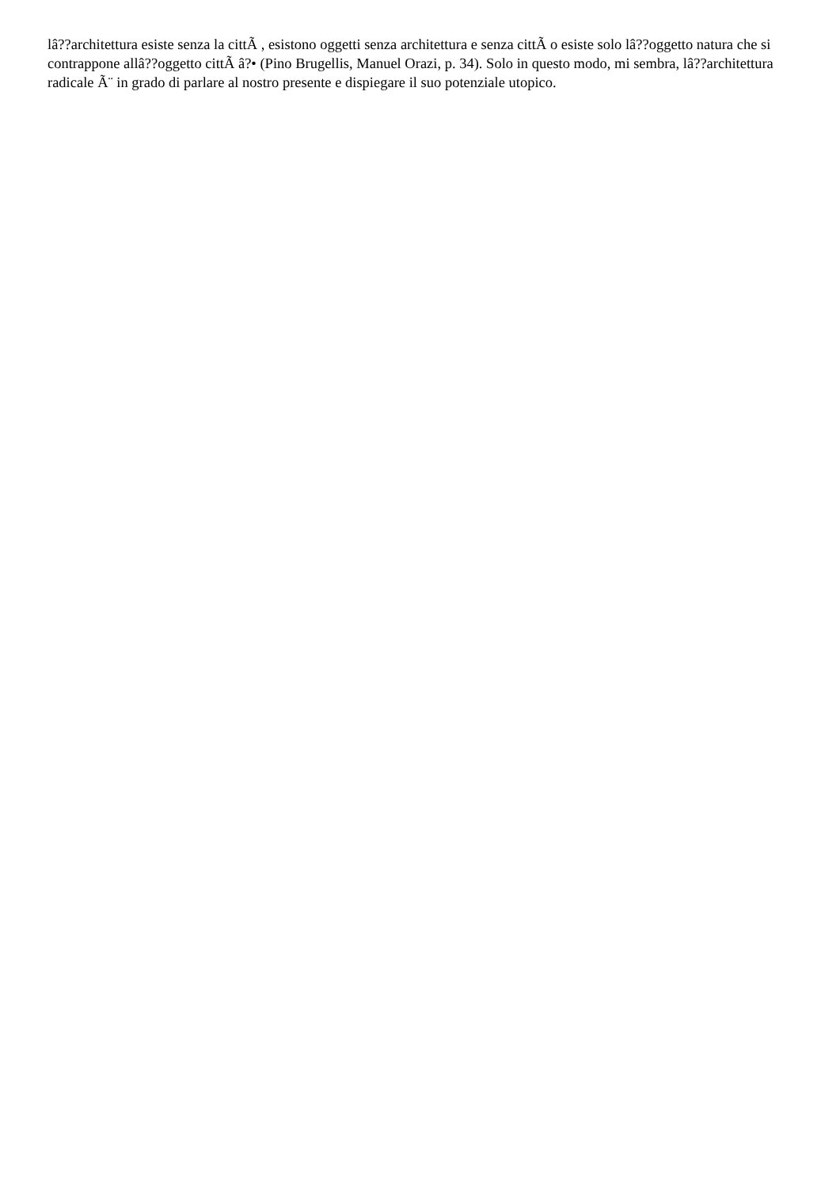lâ??architettura esiste senza la cittÃ , esistono oggetti senza architettura e senza cittÃ o esiste solo lâ??oggetto natura che si contrappone allâ??oggetto cittÃ â?• (Pino Brugellis, Manuel Orazi, p. 34). Solo in questo modo, mi sembra, lâ??architettura radicale Ã¨ in grado di parlare al nostro presente e dispiegare il suo potenziale utopico.